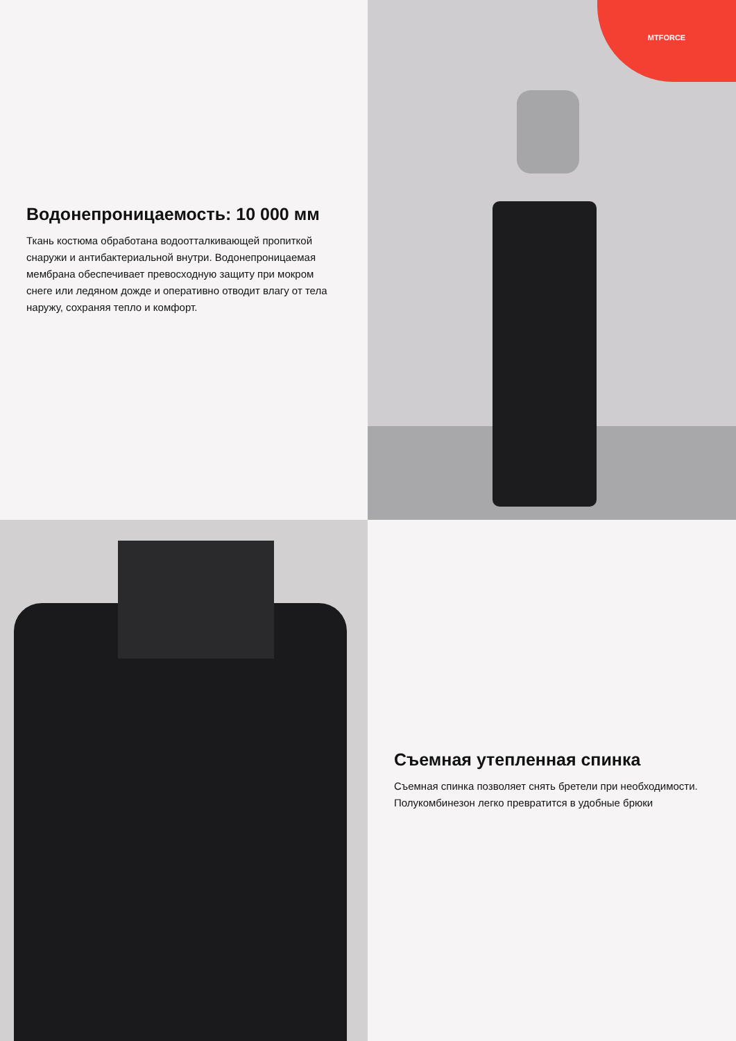Водонепроницаемость: 10 000 мм
Ткань костюма обработана водоотталкивающей пропиткой снаружи и антибактериальной внутри. Водонепроницаемая мембрана обеспечивает превосходную защиту при мокром снеге или ледяном дожде и оперативно отводит влагу от тела наружу, сохраняя тепло и комфорт.
MTFORCE
Съемная утепленная спинка
Съемная спинка позволяет снять бретели при необходимости. Полукомбинезон легко превратится в удобные брюки